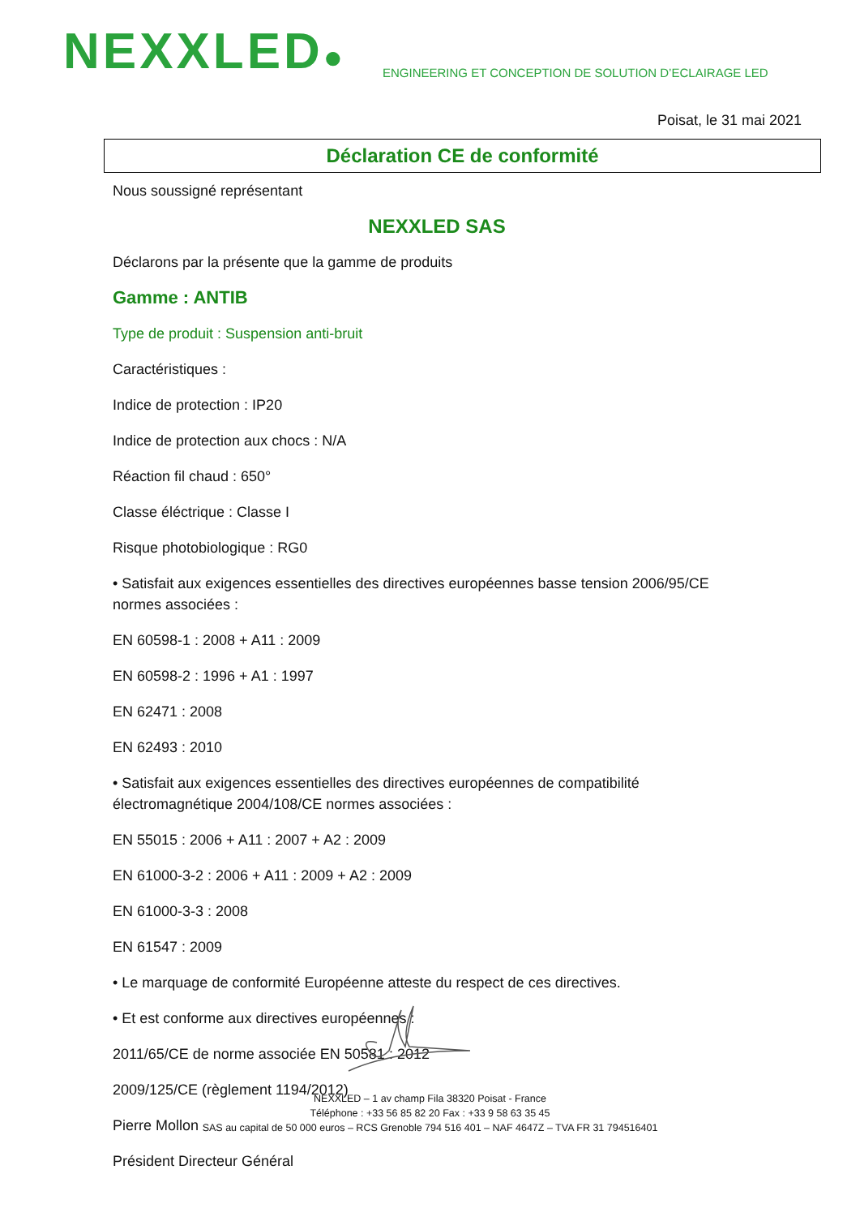NEXXLED●
ENGINEERING ET CONCEPTION DE SOLUTION D’ECLAIRAGE LED
Poisat, le 31 mai 2021
Déclaration CE de conformité
Nous soussigné représentant
NEXXLED SAS
Déclarons par la présente que la gamme de produits
Gamme : ANTIB
Type de produit : Suspension anti-bruit
Caractéristiques :
Indice de protection : IP20
Indice de protection aux chocs : N/A
Réaction fil chaud : 650°
Classe éléctrique : Classe I
Risque photobiologique : RG0
• Satisfait aux exigences essentielles des directives européennes basse tension 2006/95/CE normes associées :
EN 60598-1 : 2008 + A11 : 2009
EN 60598-2 : 1996 + A1 : 1997
EN 62471 : 2008
EN 62493 : 2010
• Satisfait aux exigences essentielles des directives européennes de compatibilité électromagnétique 2004/108/CE normes associées :
EN 55015 : 2006 + A11 : 2007 + A2 : 2009
EN 61000-3-2 : 2006 + A11 : 2009 + A2 : 2009
EN 61000-3-3 : 2008
EN 61547 : 2009
• Le marquage de conformité Européenne atteste du respect de ces directives.
• Et est conforme aux directives européennes :
2011/65/CE de norme associée EN 50581 : 2012
2009/125/CE (règlement 1194/2012)
Pierre Mollon
Président Directeur Général
NEXXLED – 1 av champ Fila 38320 Poisat - France
Téléphone : +33 56 85 82 20 Fax : +33 9 58 63 35 45
SAS au capital de 50 000 euros – RCS Grenoble 794 516 401 – NAF 4647Z – TVA FR 31 794516401